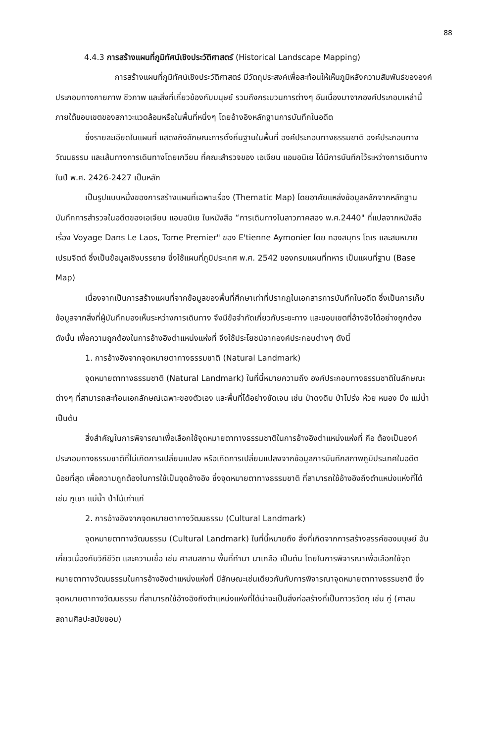88
4.4.3 การสร้างแผนที่ภูมิทัศน์เชิงประวัติศาสตร์ (Historical Landscape Mapping)
การสร้างแผนที่ภูมิทัศน์เชิงประวัติศาสตร์ มีวัตถุประสงค์เพื่อสะท้อนให้เห็นภูมิหลังความสัมพันธ์ขององค์ประกอบทางกายภาพ ชีวภาพ และสิ่งที่เกี่ยวข้องกับมนุษย์ รวมถึงกระบวนการต่างๆ อันเนื่องมาจากองค์ประกอบเหล่านี้ ภายใต้ขอบเขตของสภาวะแวดล้อมหรือในพื้นที่หนึ่งๆ โดยอ้างอิงหลักฐานการบันทึกในอดีต
ซึ่งรายละเอียดในแผนที่ แสดงถึงลักษณะการตั้งถิ่นฐานในพื้นที่ องค์ประกอบทางธรรมชาติ องค์ประกอบทางวัฒนธรรม และเส้นทางการเดินทางโดยเกวียน ที่คณะสำรวจของ เอเจียน แอมอนิเย ได้มีการบันทึกไว้ระหว่างการเดินทาง ในปี พ.ศ. 2426-2427 เป็นหลัก
เป็นรูปแบบหนึ่งของการสร้างแผนที่เฉพาะเรื่อง (Thematic Map) โดยอาศัยแหล่งข้อมูลหลักจากหลักฐานบันทึกการสำรวจในอดีตของเอเจียน แอมอนิเย ในหนังสือ “การเดินทางในลาวภาคสอง พ.ศ.2440" ที่แปลจากหนังสือเรื่อง Voyage Dans Le Laos, Tome Premier" ของ E'tienne Aymonier โดย ทองสมุทร โดเร และสมหมาย เปรมจิตต์ ซึ่งเป็นข้อมูลเชิงบรรยาย ซึ่งใช้แผนที่ภูมิประเทศ พ.ศ. 2542 ของกรมแผนที่ทหาร เป็นแผนที่ฐาน (Base Map)
เนื่องจากเป็นการสร้างแผนที่จากข้อมูลของพื้นที่ศึกษาเท่าที่ปรากฏในเอกสารการบันทึกในอดีต ซึ่งเป็นการเก็บข้อมูลจากสิ่งที่ผู้บันทึกมองเห็นระหว่างการเดินทาง จึงมีข้อจำกัดเกี่ยวกับระยะทาง และขอบเขตที่อ้างอิงได้อย่างถูกต้อง ดังนั้น เพื่อความถูกต้องในการอ้างอิงตำแหน่งแห่งที่ จึงใช้ประโยชน์จากองค์ประกอบต่างๆ ดังนี้
1. การอ้างอิงจากจุดหมายตาทางธรรมชาติ (Natural Landmark)
จุดหมายตาทางธรรมชาติ (Natural Landmark) ในที่นี้หมายความถึง องค์ประกอบทางธรรมชาติในลักษณะต่างๆ ที่สามารถสะท้อนเอกลักษณ์เฉพาะของตัวเอง และพื้นที่ได้อย่างชัดเจน เช่น ป่าดงดิบ ป่าโปร่ง ห้วย หนอง บึง แม่น้ำ เป็นต้น
สิ่งสำคัญในการพิจารณาเพื่อเลือกใช้จุดหมายตาทางธรรมชาติในการอ้างอิงตำแหน่งแห่งที่ คือ ต้องเป็นองค์ประกอบทางธรรมชาติที่ไม่เกิดการเปลี่ยนแปลง หรือเกิดการเปลี่ยนแปลงจากข้อมูลการบันทึกสภาพภูมิประเทศในอดีตน้อยที่สุด เพื่อความถูกต้องในการใช้เป็นจุดอ้างอิง ซึ่งจุดหมายตาทางธรรมชาติ ที่สามารถใช้อ้างอิงถึงตำแหน่งแห่งที่ได้ เช่น ภูเขา แม่น้ำ ป่าไม้เก่าแก่
2. การอ้างอิงจากจุดหมายตาทางวัฒนธรรม (Cultural Landmark)
จุดหมายตาทางวัฒนธรรม (Cultural Landmark) ในที่นี้หมายถึง สิ่งที่เกิดจากการสร้างสรรค์ของมนุษย์ อันเกี่ยวเนื่องกับวิถีชีวิต และความเชื่อ เช่น ศาสนสถาน พื้นที่ทำนา นาเกลือ เป็นต้น โดยในการพิจารณาเพื่อเลือกใช้จุดหมายตาทางวัฒนธรรมในการอ้างอิงตำแหน่งแห่งที่ มีลักษณะเช่นเดียวกันกับการพิจารณาจุดหมายตาทางธรรมชาติ ซึ่งจุดหมายตาทางวัฒนธรรม ที่สามารถใช้อ้างอิงถึงตำแหน่งแห่งที่ได้น่าจะเป็นสิ่งก่อสร้างที่เป็นถาวรวัตถุ เช่น กู่ (ศาสนสถานศิลปะสมัยขอม)